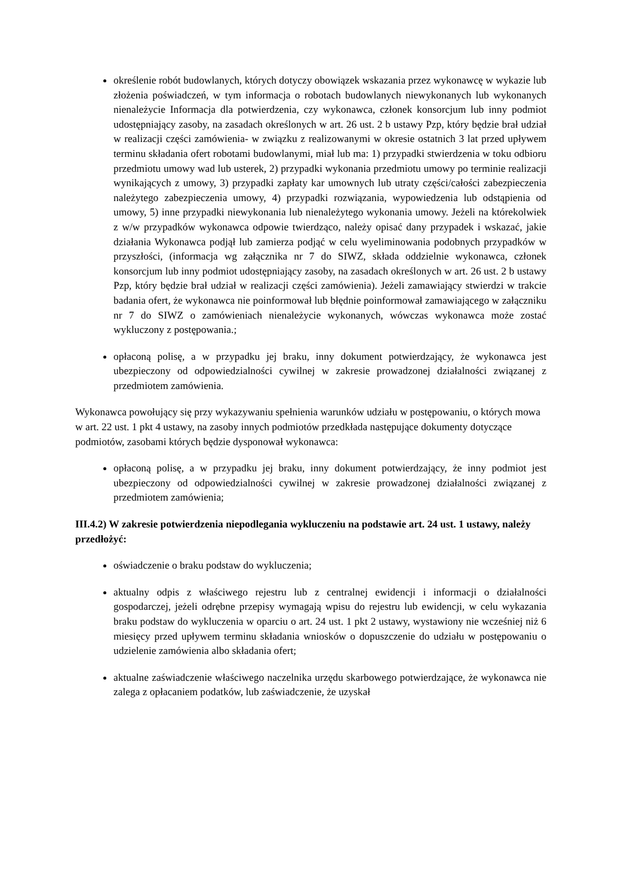określenie robót budowlanych, których dotyczy obowiązek wskazania przez wykonawcę w wykazie lub złożenia poświadczeń, w tym informacja o robotach budowlanych niewykonanych lub wykonanych nienależycie Informacja dla potwierdzenia, czy wykonawca, członek konsorcjum lub inny podmiot udostępniający zasoby, na zasadach określonych w art. 26 ust. 2 b ustawy Pzp, który będzie brał udział w realizacji części zamówienia- w związku z realizowanymi w okresie ostatnich 3 lat przed upływem terminu składania ofert robotami budowlanymi, miał lub ma: 1) przypadki stwierdzenia w toku odbioru przedmiotu umowy wad lub usterek, 2) przypadki wykonania przedmiotu umowy po terminie realizacji wynikających z umowy, 3) przypadki zapłaty kar umownych lub utraty części/całości zabezpieczenia należytego zabezpieczenia umowy, 4) przypadki rozwiązania, wypowiedzenia lub odstąpienia od umowy, 5) inne przypadki niewykonania lub nienależytego wykonania umowy. Jeżeli na którekolwiek z w/w przypadków wykonawca odpowie twierdząco, należy opisać dany przypadek i wskazać, jakie działania Wykonawca podjął lub zamierza podjąć w celu wyeliminowania podobnych przypadków w przyszłości, (informacja wg załącznika nr 7 do SIWZ, składa oddzielnie wykonawca, członek konsorcjum lub inny podmiot udostępniający zasoby, na zasadach określonych w art. 26 ust. 2 b ustawy Pzp, który będzie brał udział w realizacji części zamówienia). Jeżeli zamawiający stwierdzi w trakcie badania ofert, że wykonawca nie poinformował lub błędnie poinformował zamawiającego w załączniku nr 7 do SIWZ o zamówieniach nienależycie wykonanych, wówczas wykonawca może zostać wykluczony z postępowania.;
opłaconą polisę, a w przypadku jej braku, inny dokument potwierdzający, że wykonawca jest ubezpieczony od odpowiedzialności cywilnej w zakresie prowadzonej działalności związanej z przedmiotem zamówienia.
Wykonawca powołujący się przy wykazywaniu spełnienia warunków udziału w postępowaniu, o których mowa w art. 22 ust. 1 pkt 4 ustawy, na zasoby innych podmiotów przedkłada następujące dokumenty dotyczące podmiotów, zasobami których będzie dysponował wykonawca:
opłaconą polisę, a w przypadku jej braku, inny dokument potwierdzający, że inny podmiot jest ubezpieczony od odpowiedzialności cywilnej w zakresie prowadzonej działalności związanej z przedmiotem zamówienia;
III.4.2) W zakresie potwierdzenia niepodlegania wykluczeniu na podstawie art. 24 ust. 1 ustawy, należy przedłożyć:
oświadczenie o braku podstaw do wykluczenia;
aktualny odpis z właściwego rejestru lub z centralnej ewidencji i informacji o działalności gospodarczej, jeżeli odrębne przepisy wymagają wpisu do rejestru lub ewidencji, w celu wykazania braku podstaw do wykluczenia w oparciu o art. 24 ust. 1 pkt 2 ustawy, wystawiony nie wcześniej niż 6 miesięcy przed upływem terminu składania wniosków o dopuszczenie do udziału w postępowaniu o udzielenie zamówienia albo składania ofert;
aktualne zaświadczenie właściwego naczelnika urzędu skarbowego potwierdzające, że wykonawca nie zalega z opłacaniem podatków, lub zaświadczenie, że uzyskał